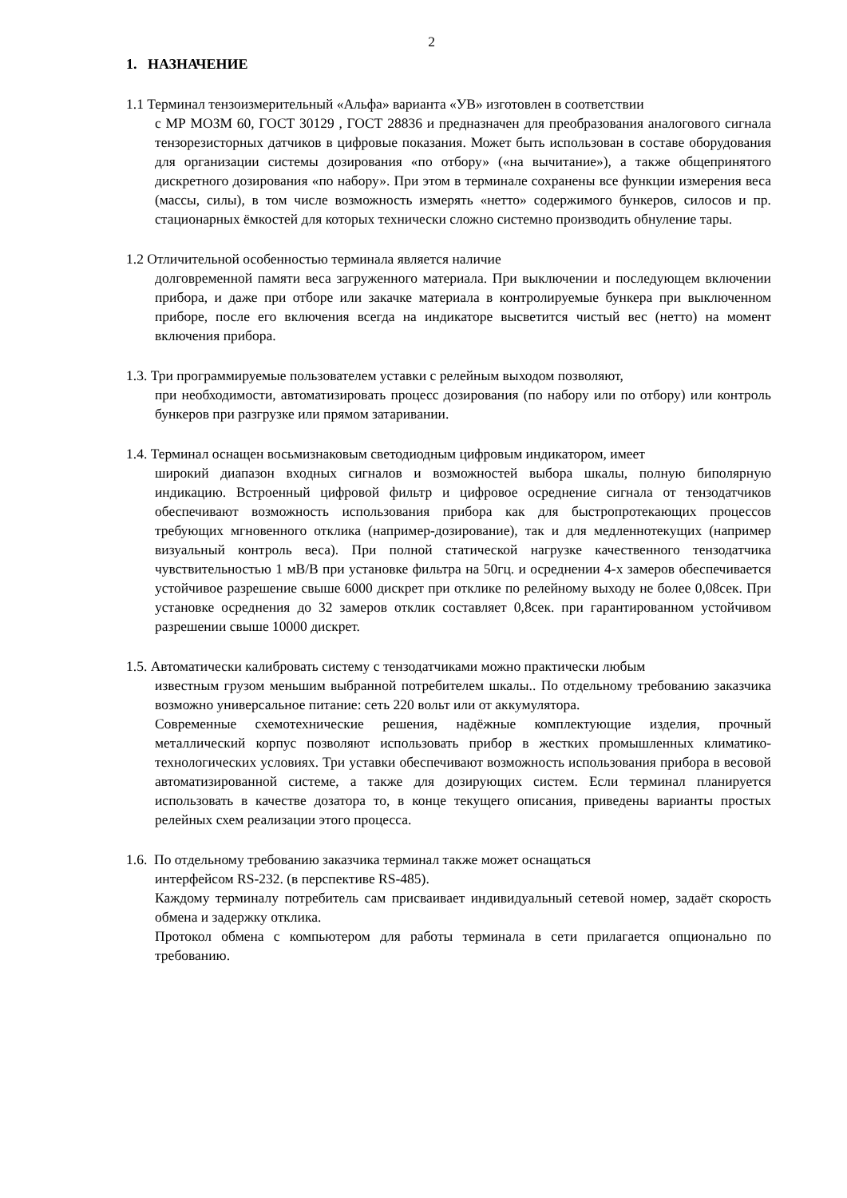2
1. НАЗНАЧЕНИЕ
1.1 Терминал тензоизмерительный «Альфа» варианта «УВ» изготовлен в соответствии
с МР МОЗМ 60, ГОСТ 30129 , ГОСТ 28836 и предназначен для преобразования аналогового сигнала тензорезисторных датчиков в цифровые показания. Может быть использован в составе оборудования для организации системы дозирования «по отбору» («на вычитание»), а также общепринятого дискретного дозирования «по набору». При этом в терминале сохранены все функции измерения веса (массы, силы), в том числе возможность измерять «нетто» содержимого бункеров, силосов и пр. стационарных ёмкостей для которых технически сложно системно производить обнуление тары.
1.2 Отличительной особенностью терминала является наличие
долговременной памяти веса загруженного материала. При выключении и последующем включении прибора, и даже при отборе или закачке материала в контролируемые бункера при выключенном приборе, после его включения всегда на индикаторе высветится чистый вес (нетто) на момент включения прибора.
1.3. Три программируемые пользователем уставки с релейным выходом позволяют,
при необходимости, автоматизировать процесс дозирования (по набору или по отбору) или контроль бункеров при разгрузке или прямом затаривании.
1.4. Терминал оснащен восьмизнаковым светодиодным цифровым индикатором, имеет
широкий диапазон входных сигналов и возможностей выбора шкалы, полную биполярную индикацию. Встроенный цифровой фильтр и цифровое осреднение сигнала от тензодатчиков обеспечивают возможность использования прибора как для быстропротекающих процессов требующих мгновенного отклика (например-дозирование), так и для медленнотекущих (например визуальный контроль веса). При полной статической нагрузке качественного тензодатчика чувствительностью 1 мВ/В при установке фильтра на 50гц. и осреднении 4-х замеров обеспечивается устойчивое разрешение свыше 6000 дискрет при отклике по релейному выходу не более 0,08сек. При установке осреднения до 32 замеров отклик составляет 0,8сек. при гарантированном устойчивом разрешении свыше 10000 дискрет.
1.5. Автоматически калибровать систему с тензодатчиками можно практически любым
известным грузом меньшим выбранной потребителем шкалы.. По отдельному требованию заказчика возможно универсальное питание: сеть 220 вольт или от аккумулятора.
Современные схемотехнические решения, надёжные комплектующие изделия, прочный металлический корпус позволяют использовать прибор в жестких промышленных климатико-технологических условиях. Три уставки обеспечивают возможность использования прибора в весовой автоматизированной системе, а также для дозирующих систем. Если терминал планируется использовать в качестве дозатора то, в конце текущего описания, приведены варианты простых релейных схем реализации этого процесса.
1.6. По отдельному требованию заказчика терминал также может оснащаться
интерфейсом RS-232. (в перспективе RS-485).
Каждому терминалу потребитель сам присваивает индивидуальный сетевой номер, задаёт скорость обмена и задержку отклика.
Протокол обмена с компьютером для работы терминала в сети прилагается опционально по требованию.